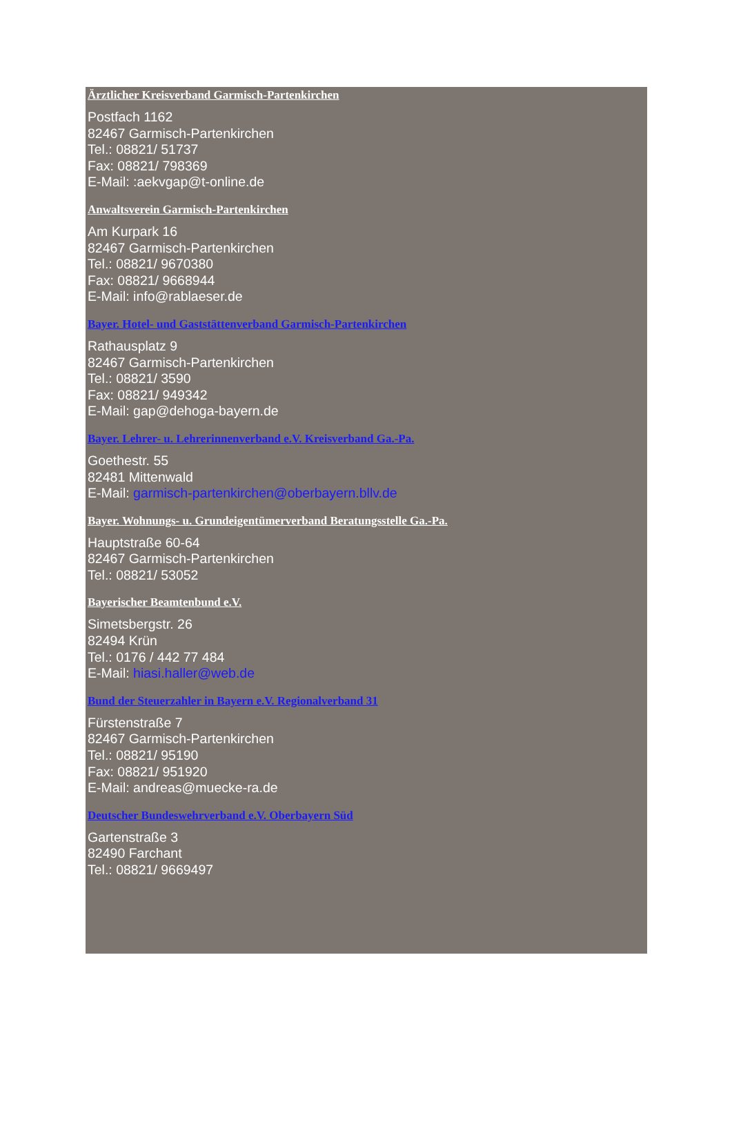Ärztlicher Kreisverband Garmisch-Partenkirchen
Postfach 1162
82467 Garmisch-Partenkirchen
Tel.: 08821/ 51737
Fax: 08821/ 798369
E-Mail: :aekvgap@t-online.de
Anwaltsverein Garmisch-Partenkirchen
Am Kurpark 16
82467 Garmisch-Partenkirchen
Tel.: 08821/ 9670380
Fax: 08821/ 9668944
E-Mail: info@rablaeser.de
Bayer. Hotel- und Gaststättenverband Garmisch-Partenkirchen
Rathausplatz 9
82467 Garmisch-Partenkirchen
Tel.: 08821/ 3590
Fax: 08821/ 949342
E-Mail: gap@dehoga-bayern.de
Bayer. Lehrer- u. Lehrerinnenverband e.V. Kreisverband Ga.-Pa.
Goethestr. 55
82481 Mittenwald
E-Mail: garmisch-partenkirchen@oberbayern.bllv.de
Bayer. Wohnungs- u. Grundeigentümerverband Beratungsstelle Ga.-Pa.
Hauptstraße 60-64
82467 Garmisch-Partenkirchen
Tel.: 08821/ 53052
Bayerischer Beamtenbund e.V.
Simetsbergstr. 26
82494 Krün
Tel.: 0176 / 442 77 484
E-Mail: hiasi.haller@web.de
Bund der Steuerzahler in Bayern e.V. Regionalverband 31
Fürstenstraße 7
82467 Garmisch-Partenkirchen
Tel.: 08821/ 95190
Fax: 08821/ 951920
E-Mail: andreas@muecke-ra.de
Deutscher Bundeswehrverband e.V. Oberbayern Süd
Gartenstraße 3
82490 Farchant
Tel.: 08821/ 9669497